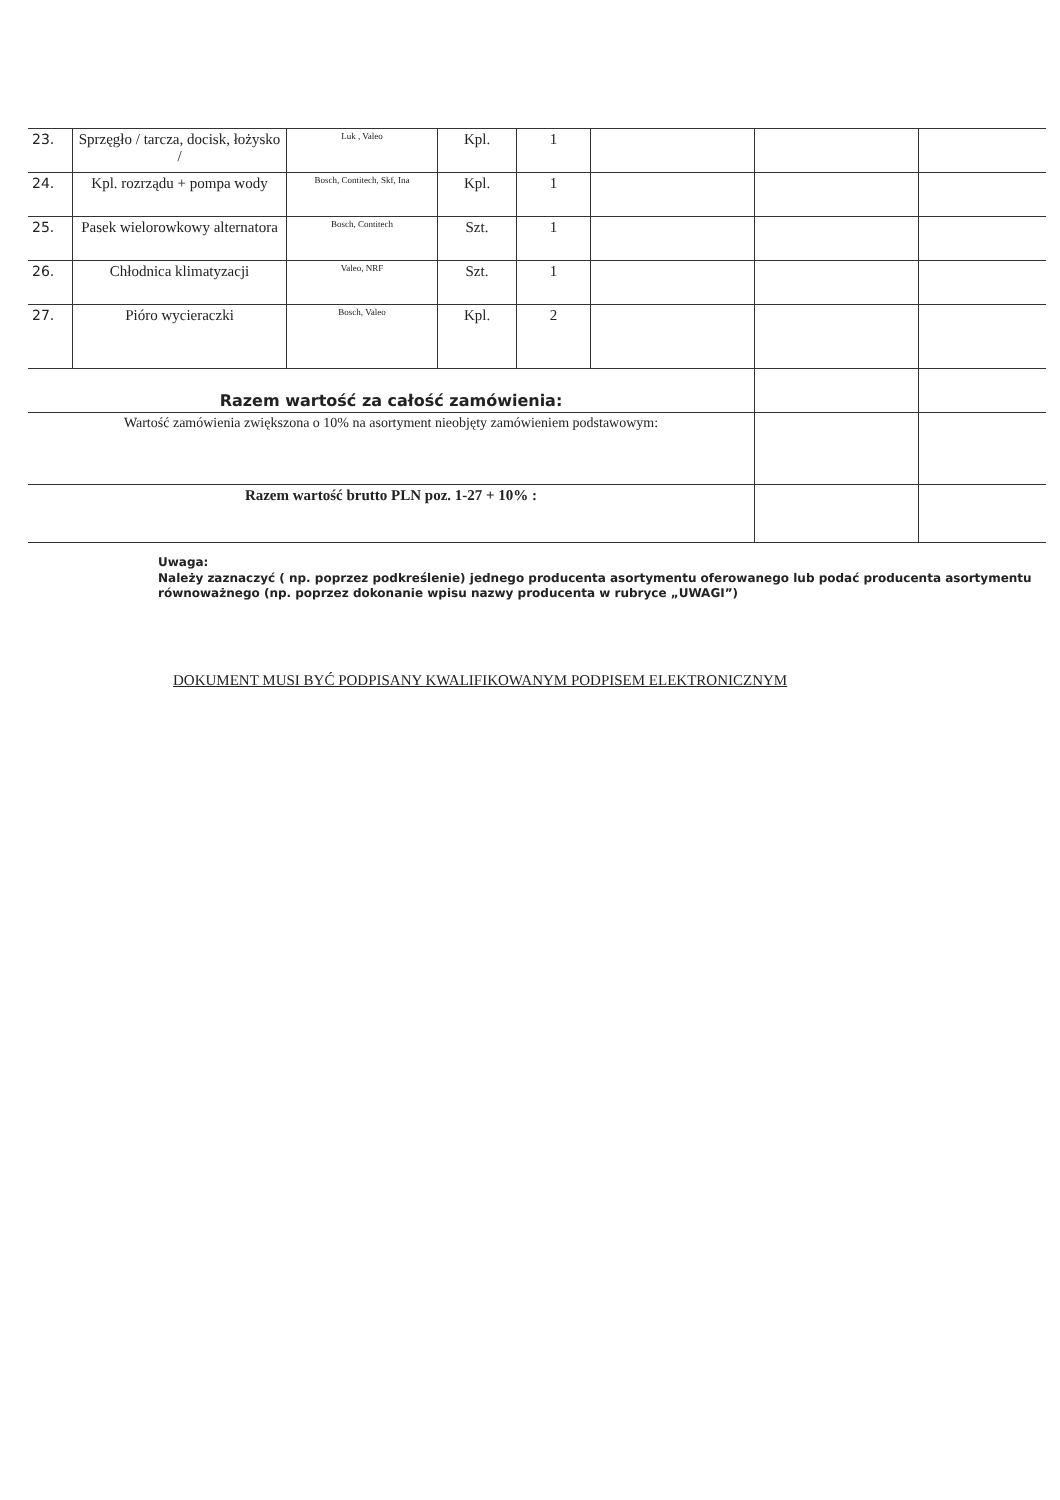| 23. | Sprzęgło / tarcza, docisk, łożysko / | Luk , Valeo | Kpl. | 1 | | | |
| 24. | Kpl. rozrządu + pompa wody | Bosch, Contitech, Skf, Ina | Kpl. | 1 | | | |
| 25. | Pasek wielorowkowy alternatora | Bosch, Contitech | Szt. | 1 | | | |
| 26. | Chłodnica klimatyzacji | Valeo, NRF | Szt. | 1 | | | |
| 27. | Pióro wycieraczki | Bosch, Valeo | Kpl. | 2 | | | |
| Razem wartość za całość zamówienia: | | | | | | | |
| Wartość zamówienia zwiększona o 10% na asortyment nieobjęty zamówieniem podstawowym: | | | | | | | |
| Razem wartość brutto PLN poz. 1-27 + 10% : | | | | | | | |
Uwaga:
Należy zaznaczyć ( np. poprzez podkreślenie) jednego producenta asortymentu oferowanego lub podać producenta asortymentu równoważnego (np. poprzez dokonanie wpisu nazwy producenta w rubryce „UWAGI”)
DOKUMENT MUSI BYĆ PODPISANY KWALIFIKOWANYM PODPISEM ELEKTRONICZNYM